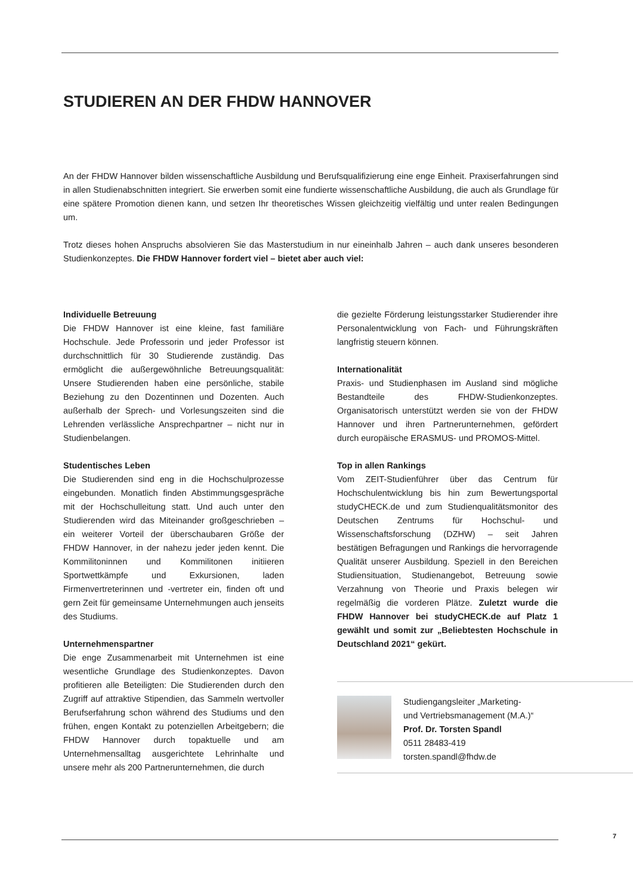STUDIEREN AN DER FHDW HANNOVER
An der FHDW Hannover bilden wissenschaftliche Ausbildung und Berufsqualifizierung eine enge Einheit. Praxiserfahrungen sind in allen Studienabschnitten integriert. Sie erwerben somit eine fundierte wissenschaftliche Ausbildung, die auch als Grundlage für eine spätere Promotion dienen kann, und setzen Ihr theoretisches Wissen gleichzeitig vielfältig und unter realen Bedingungen um.
Trotz dieses hohen Anspruchs absolvieren Sie das Masterstudium in nur eineinhalb Jahren – auch dank unseres besonderen Studienkonzeptes. Die FHDW Hannover fordert viel – bietet aber auch viel:
Individuelle Betreuung
Die FHDW Hannover ist eine kleine, fast familiäre Hochschule. Jede Professorin und jeder Professor ist durchschnittlich für 30 Studierende zuständig. Das ermöglicht die außergewöhnliche Betreuungsqualität: Unsere Studierenden haben eine persönliche, stabile Beziehung zu den Dozentinnen und Dozenten. Auch außerhalb der Sprech- und Vorlesungszeiten sind die Lehrenden verlässliche Ansprechpartner – nicht nur in Studienbelangen.
Studentisches Leben
Die Studierenden sind eng in die Hochschulprozesse eingebunden. Monatlich finden Abstimmungsgespräche mit der Hochschulleitung statt. Und auch unter den Studierenden wird das Miteinander großgeschrieben – ein weiterer Vorteil der überschaubaren Größe der FHDW Hannover, in der nahezu jeder jeden kennt. Die Kommilitoninnen und Kommilitonen initiieren Sportwettkämpfe und Exkursionen, laden Firmenvertreterinnen und -vertreter ein, finden oft und gern Zeit für gemeinsame Unternehmungen auch jenseits des Studiums.
Unternehmenspartner
Die enge Zusammenarbeit mit Unternehmen ist eine wesentliche Grundlage des Studienkonzeptes. Davon profitieren alle Beteiligten: Die Studierenden durch den Zugriff auf attraktive Stipendien, das Sammeln wertvoller Berufserfahrung schon während des Studiums und den frühen, engen Kontakt zu potenziellen Arbeitgebern; die FHDW Hannover durch topaktuelle und am Unternehmensalltag ausgerichtete Lehrinhalte und unsere mehr als 200 Partnerunternehmen, die durch
die gezielte Förderung leistungsstarker Studierender ihre Personalentwicklung von Fach- und Führungskräften langfristig steuern können.
Internationalität
Praxis- und Studienphasen im Ausland sind mögliche Bestandteile des FHDW-Studienkonzeptes. Organisatorisch unterstützt werden sie von der FHDW Hannover und ihren Partnerunternehmen, gefördert durch europäische ERASMUS- und PROMOS-Mittel.
Top in allen Rankings
Vom ZEIT-Studienführer über das Centrum für Hochschulentwicklung bis hin zum Bewertungsportal studyCHECK.de und zum Studienqualitätsmonitor des Deutschen Zentrums für Hochschul- und Wissenschaftsforschung (DZHW) – seit Jahren bestätigen Befragungen und Rankings die hervorragende Qualität unserer Ausbildung. Speziell in den Bereichen Studiensituation, Studienangebot, Betreuung sowie Verzahnung von Theorie und Praxis belegen wir regelmäßig die vorderen Plätze. Zuletzt wurde die FHDW Hannover bei studyCHECK.de auf Platz 1 gewählt und somit zur „Beliebtesten Hochschule in Deutschland 2021“ gekürt.
Studiengangsleiter „Marketing-
und Vertriebsmanagement (M.A.)“
Prof. Dr. Torsten Spandl
0511 28483-419
torsten.spandl@fhdw.de
7